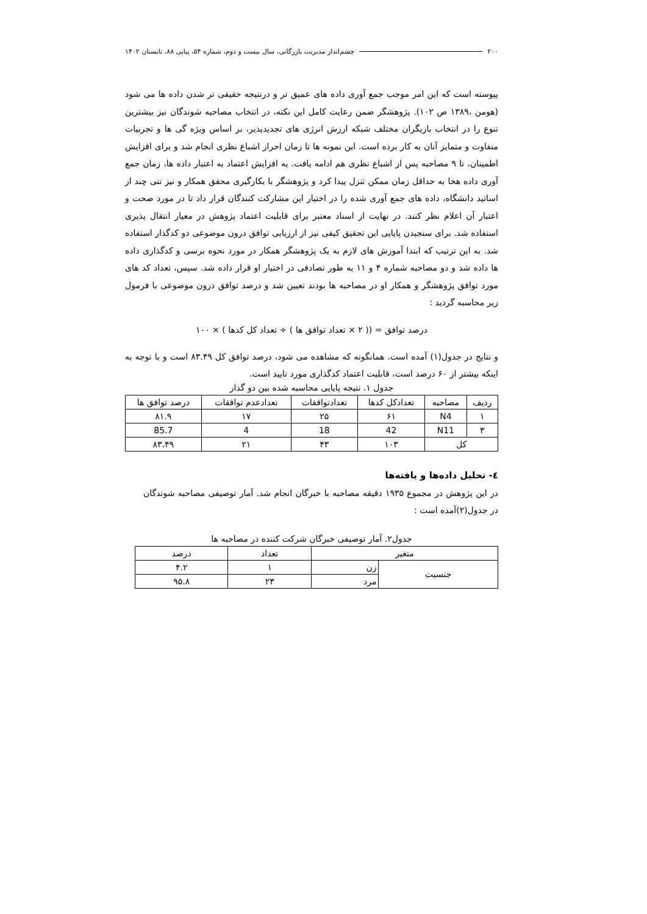۲۰۰ چشم‌انداز مدیریت بازرگانی، سال بیست و دوم، شماره ۵۴، پیاپی ۸۸، تابستان ۱۴۰۲
پیوسته است که این امر موجب جمع آوری داده های عمیق تر و درنتیجه حقیقی تر شدن داده ها می شود (هومن ،۱۳۸۹ ص ۱۰۲). پژوهشگر ضمن رعایت کامل این نکته، در انتخاب مصاحبه شوندگان نیز بیشترین تنوع را در انتخاب بازیگران مختلف شبکه ارزش انرژی های تجدیدپذیر، بر اساس ویژه گی ها و تجربیات متفاوت و متمایز آنان به کار برده است. این نمونه ها تا زمان احراز اشباع نظری انجام شد و برای افزایش اطمینان، تا ۹ مصاحبه پس از اشباع نظری هم ادامه یافت. به افزایش اعتماد به اعتبار داده ها، زمان جمع آوری داده هخا به حداقل زمان ممکن تنزل پیدا کرد و پژوهشگر با بکارگیری محقق همکار و نیز تنی چند از اساتید دانشگاه، داده های جمع آوری شده را در اختیار این مشارکت کنندگان قرار داد تا در مورد صحت و اعتبار آن اعلام نظر کنند. در نهایت از اسناد معتبر برای قابلیت اعتماد پژوهش در معیار انتقال پذیری استفاده شد. برای سنجیدن پایایی این تحقیق کیفی نیز از ارزیابی توافق درون موضوعی دو کدگذار استفاده شد. به این ترتیب که ابتدا آموزش های لازم به یک پژوهشگر همکار در مورد نحوه برسی و کدگذاری داده ها داده شد و دو مصاحبه شماره ۴ و ۱۱ به طور تصادفی در اختیار او قرار داده شد. سپس، تعداد کد های مورد توافق پژوهشگر و همکار او در مصاحبه ها بودند تعیین شد و درصد توافق درون موضوعی با فرمول زیر محاسبه گردید :
درصد توافق = (( ۲ × تعداد توافق ها ) ÷ تعداد کل کدها ) × ۱۰۰
و نتایج در جدول(۱) آمده است. همانگونه که مشاهده می شود، درصد توافق کل ۸۳.۴۹ است و با توجه به اینکه بیشتر از ۶۰ درصد است، قابلیت اعتماد کدگذاری مورد تایید است.
جدول ۱. نتیجه پایایی محاسبه شده بین دو گذار
| ردیف | مصاحبه | تعدادکل کدها | تعدادتوافقات | تعدادعدم توافقات | درصد توافق ها |
| --- | --- | --- | --- | --- | --- |
| ۱ | N4 | ۶۱ | ۲۵ | ۱۷ | ۸۱.۹ |
| ۳ | N11 | 42 | 18 | 4 | 85.7 |
| کل | | ۱۰۳ | ۴۳ | ۲۱ | ۸۳.۴۹ |
٤- تحلیل داده‌ها و یافته‌ها
در این پژوهش در مجموع ۱۹۳۵ دقیقه مصاحبه با خبرگان انجام شد. آمار توصیفی مصاحبه شوندگان در جدول(۲)آمده است :
جدول۲. آمار توصیفی خبرگان شرکت کننده در مصاحبه ها
| متغیر | | تعداد | درصد |
| --- | --- | --- | --- |
| جنسیت | زن | ۱ | ۴.۲ |
| | مرد | ۲۳ | ۹۵.۸ |